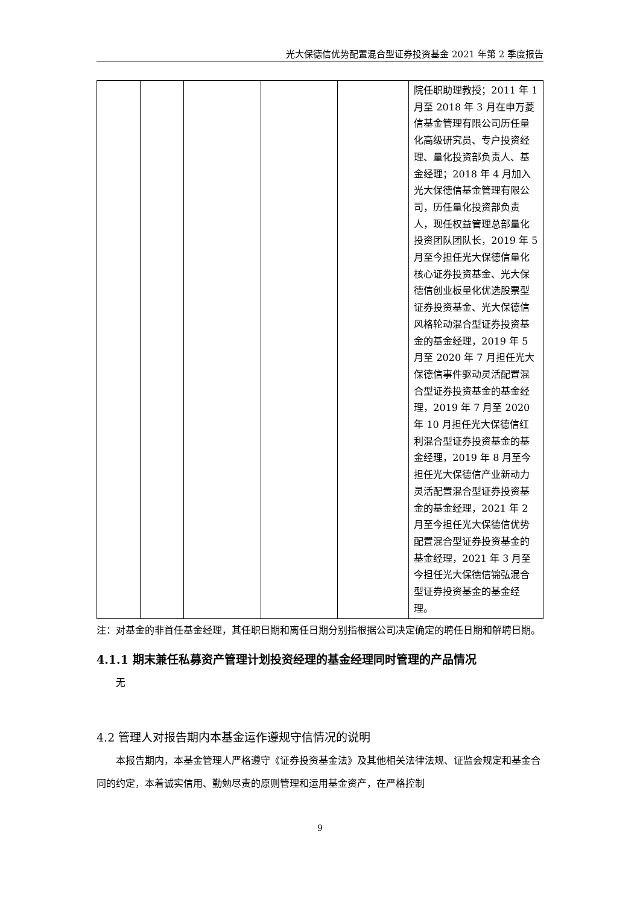光大保德信优势配置混合型证券投资基金 2021 年第 2 季度报告
| | | | | | 院任职助理教授；2011 年 1 月至 2018 年 3 月在申万菱信基金管理有限公司历任量化高级研究员、专户投资经理、量化投资部负责人、基金经理；2018 年 4 月加入光大保德信基金管理有限公司，历任量化投资部负责人，现任权益管理总部量化投资团队团队长，2019 年 5 月至今担任光大保德信量化核心证券投资基金、光大保德信创业板量化优选股票型证券投资基金、光大保德信风格轮动混合型证券投资基金的基金经理，2019 年 5 月至 2020 年 7 月担任光大保德信事件驱动灵活配置混合型证券投资基金的基金经理，2019 年 7 月至 2020 年 10 月担任光大保德信红利混合型证券投资基金的基金经理，2019 年 8 月至今担任光大保德信产业新动力灵活配置混合型证券投资基金的基金经理，2021 年 2 月至今担任光大保德信优势配置混合型证券投资基金的基金经理，2021 年 3 月至今担任光大保德信锦弘混合型证券投资基金的基金经理。 |
注：对基金的非首任基金经理，其任职日期和离任日期分别指根据公司决定确定的聘任日期和解聘日期。
4.1.1 期末兼任私募资产管理计划投资经理的基金经理同时管理的产品情况
无
4.2 管理人对报告期内本基金运作遵规守信情况的说明
本报告期内，本基金管理人严格遵守《证券投资基金法》及其他相关法律法规、证监会规定和基金合同的约定，本着诚实信用、勤勉尽责的原则管理和运用基金资产，在严格控制
9